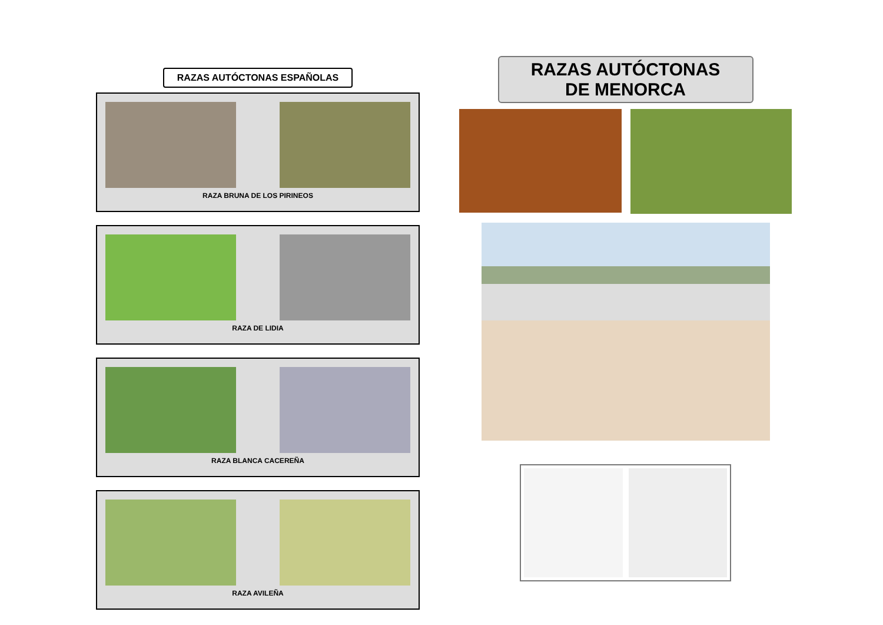RAZAS AUTÓCTONAS ESPAÑOLAS
RAZA BRUNA DE LOS PIRINEOS
RAZA DE LIDIA
RAZA BLANCA CACEREÑA
RAZA AVILEÑA
RAZAS AUTÓCTONAS
DE MENORCA